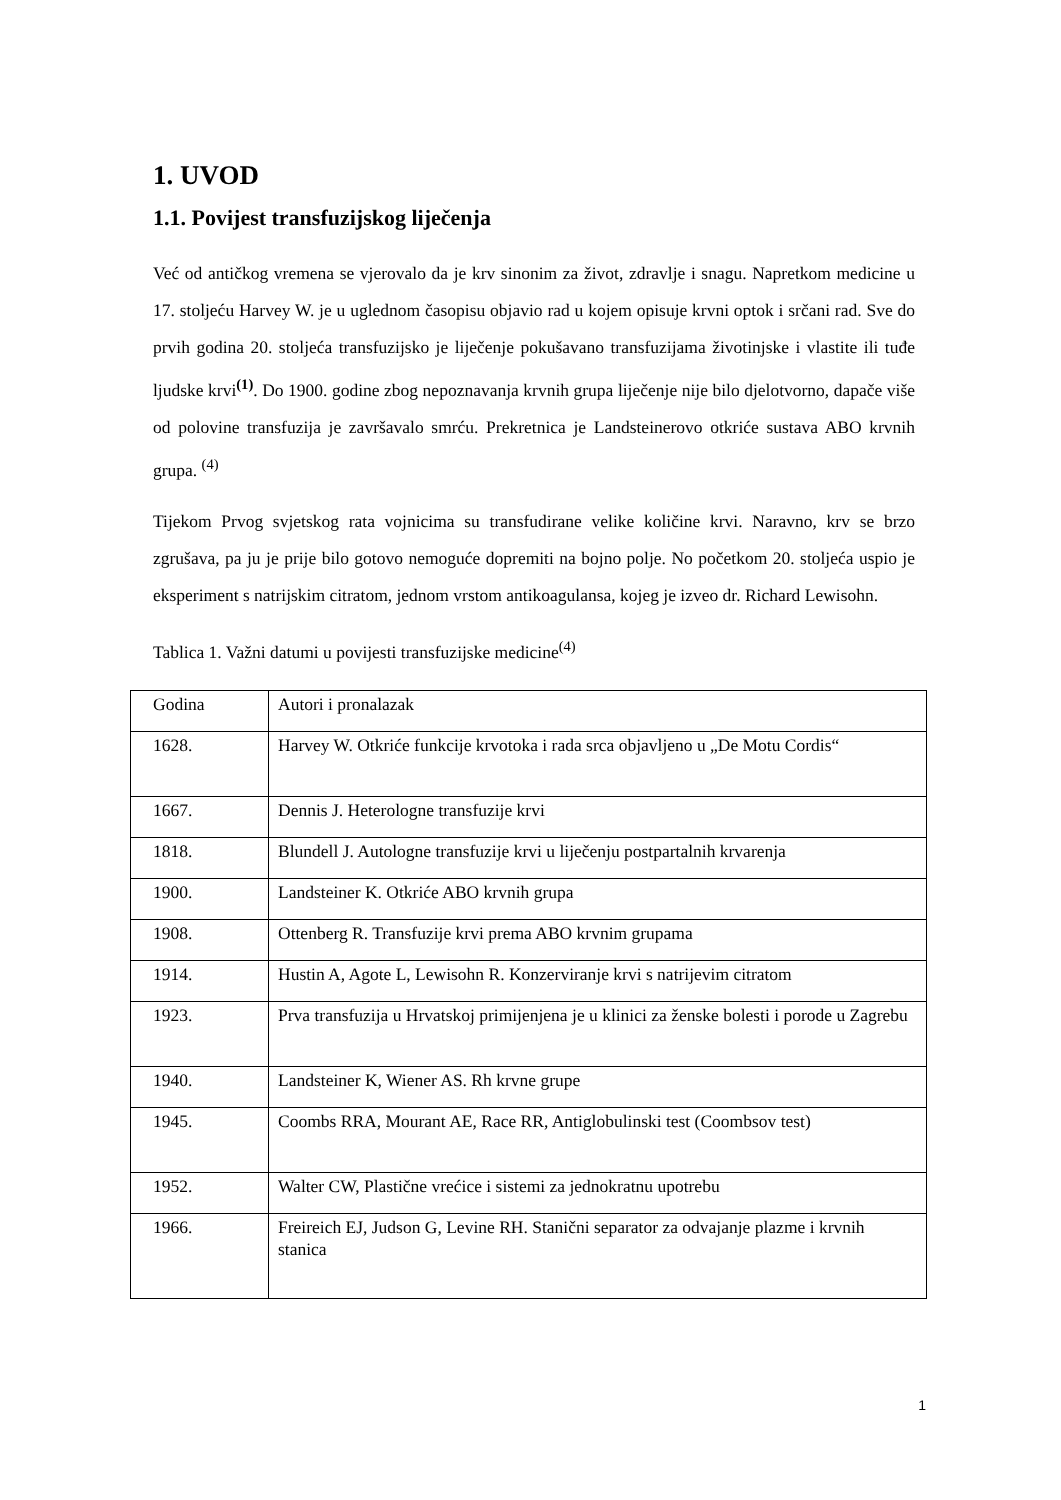1. UVOD
1.1. Povijest transfuzijskog liječenja
Već od antičkog vremena se vjerovalo da je krv sinonim za život, zdravlje i snagu. Napretkom medicine u 17. stoljeću Harvey W. je u uglednom časopisu objavio rad u kojem opisuje krvni optok i srčani rad. Sve do prvih godina 20. stoljeća transfuzijsko je liječenje pokušavano transfuzijama životinjske i vlastite ili tuđe ljudske krvi<sup>(1)</sup>. Do 1900. godine zbog nepoznavanja krvnih grupa liječenje nije bilo djelotvorno, dapače više od polovine transfuzija je završavalo smrću. Prekretnica je Landsteinerovo otkriće sustava ABO krvnih grupa. <sup>(4)</sup>
Tijekom Prvog svjetskog rata vojnicima su transfudirane velike količine krvi. Naravno, krv se brzo zgrušava, pa ju je prije bilo gotovo nemoguće dopremiti na bojno polje. No početkom 20. stoljeća uspio je eksperiment s natrijskim citratom, jednom vrstom antikoagulansa, kojeg je izveo dr. Richard Lewisohn.
Tablica 1. Važni datumi u povijesti transfuzijske medicine<sup>(4)</sup>
| Godina | Autori i pronalazak |
| 1628. | Harvey W. Otkriće funkcije krvotoka i rada srca objavljeno u „De Motu Cordis“ |
| 1667. | Dennis J. Heterologne transfuzije krvi |
| 1818. | Blundell J. Autologne transfuzije krvi u liječenju postpartalnih krvarenja |
| 1900. | Landsteiner K. Otkriće ABO krvnih grupa |
| 1908. | Ottenberg R. Transfuzije krvi prema ABO krvnim grupama |
| 1914. | Hustin A, Agote L, Lewisohn R. Konzerviranje krvi s natrijevim citratom |
| 1923. | Prva transfuzija u Hrvatskoj primijenjena je u klinici za ženske bolesti i porode u Zagrebu |
| 1940. | Landsteiner K, Wiener AS. Rh krvne grupe |
| 1945. | Coombs RRA, Mourant AE, Race RR, Antiglobulinski test (Coombsov test) |
| 1952. | Walter CW, Plastične vrećice i sistemi za jednokratnu upotrebu |
| 1966. | Freireich EJ, Judson G, Levine RH. Stanični separator za odvajanje plazme i krvnih stanica |
1